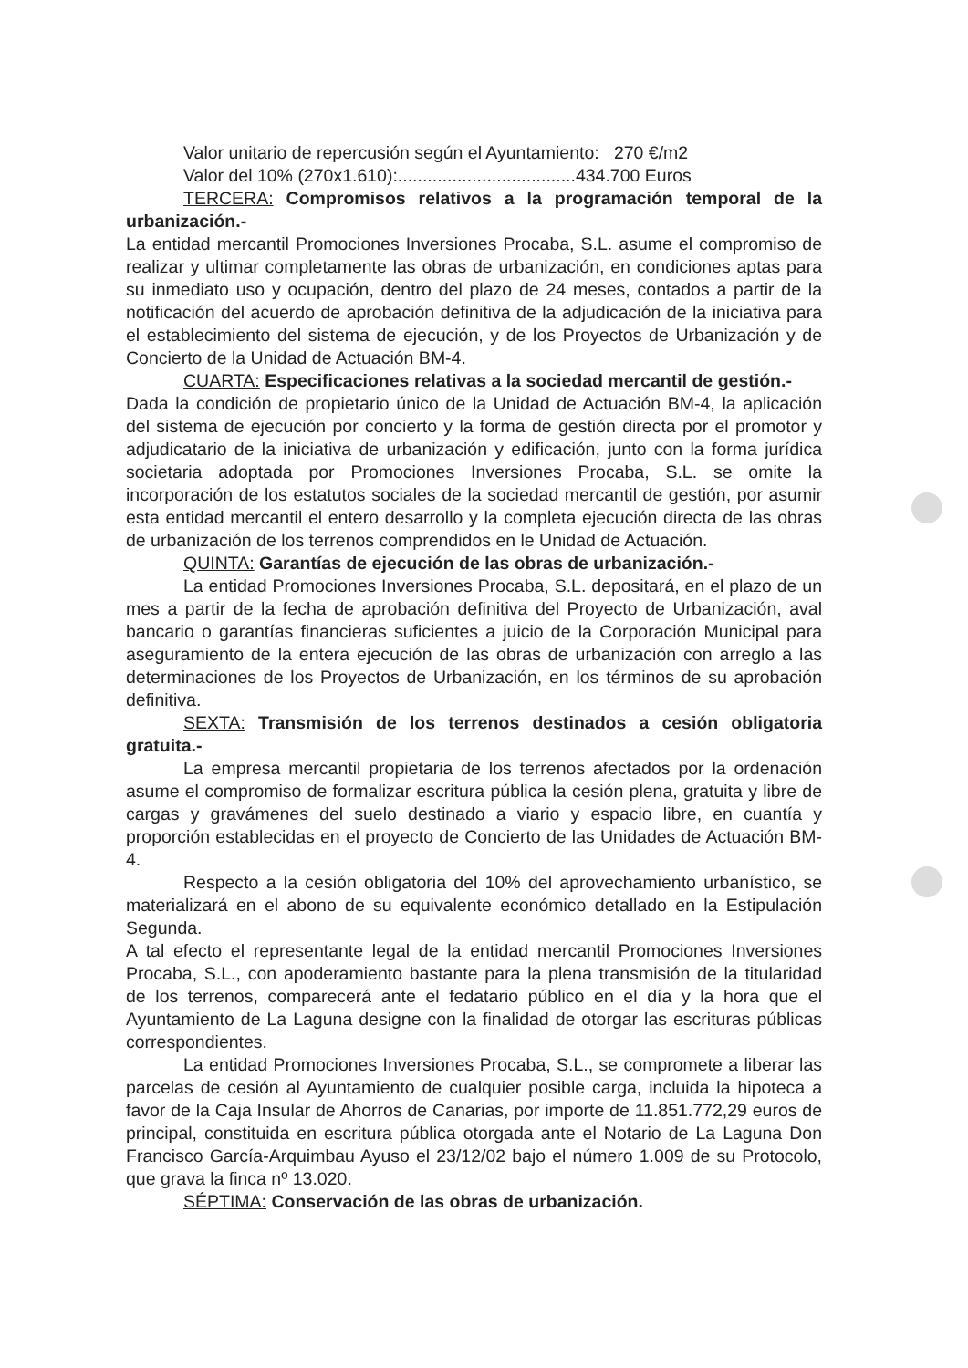Valor unitario de repercusión según el Ayuntamiento: 270 €/m2
Valor del 10% (270x1.610):....................................434.700 Euros
TERCERA: Compromisos relativos a la programación temporal de la urbanización.-
La entidad mercantil Promociones Inversiones Procaba, S.L. asume el compromiso de realizar y ultimar completamente las obras de urbanización, en condiciones aptas para su inmediato uso y ocupación, dentro del plazo de 24 meses, contados a partir de la notificación del acuerdo de aprobación definitiva de la adjudicación de la iniciativa para el establecimiento del sistema de ejecución, y de los Proyectos de Urbanización y de Concierto de la Unidad de Actuación BM-4.
CUARTA: Especificaciones relativas a la sociedad mercantil de gestión.-
Dada la condición de propietario único de la Unidad de Actuación BM-4, la aplicación del sistema de ejecución por concierto y la forma de gestión directa por el promotor y adjudicatario de la iniciativa de urbanización y edificación, junto con la forma jurídica societaria adoptada por Promociones Inversiones Procaba, S.L. se omite la incorporación de los estatutos sociales de la sociedad mercantil de gestión, por asumir esta entidad mercantil el entero desarrollo y la completa ejecución directa de las obras de urbanización de los terrenos comprendidos en le Unidad de Actuación.
QUINTA: Garantías de ejecución de las obras de urbanización.-
La entidad Promociones Inversiones Procaba, S.L. depositará, en el plazo de un mes a partir de la fecha de aprobación definitiva del Proyecto de Urbanización, aval bancario o garantías financieras suficientes a juicio de la Corporación Municipal para aseguramiento de la entera ejecución de las obras de urbanización con arreglo a las determinaciones de los Proyectos de Urbanización, en los términos de su aprobación definitiva.
SEXTA: Transmisión de los terrenos destinados a cesión obligatoria gratuita.-
La empresa mercantil propietaria de los terrenos afectados por la ordenación asume el compromiso de formalizar escritura pública la cesión plena, gratuita y libre de cargas y gravámenes del suelo destinado a viario y espacio libre, en cuantía y proporción establecidas en el proyecto de Concierto de las Unidades de Actuación BM-4.
Respecto a la cesión obligatoria del 10% del aprovechamiento urbanístico, se materializará en el abono de su equivalente económico detallado en la Estipulación Segunda.
A tal efecto el representante legal de la entidad mercantil Promociones Inversiones Procaba, S.L., con apoderamiento bastante para la plena transmisión de la titularidad de los terrenos, comparecerá ante el fedatario público en el día y la hora que el Ayuntamiento de La Laguna designe con la finalidad de otorgar las escrituras públicas correspondientes.
La entidad Promociones Inversiones Procaba, S.L., se compromete a liberar las parcelas de cesión al Ayuntamiento de cualquier posible carga, incluida la hipoteca a favor de la Caja Insular de Ahorros de Canarias, por importe de 11.851.772,29 euros de principal, constituida en escritura pública otorgada ante el Notario de La Laguna Don Francisco García-Arquimbau Ayuso el 23/12/02 bajo el número 1.009 de su Protocolo, que grava la finca nº 13.020.
SÉPTIMA: Conservación de las obras de urbanización.